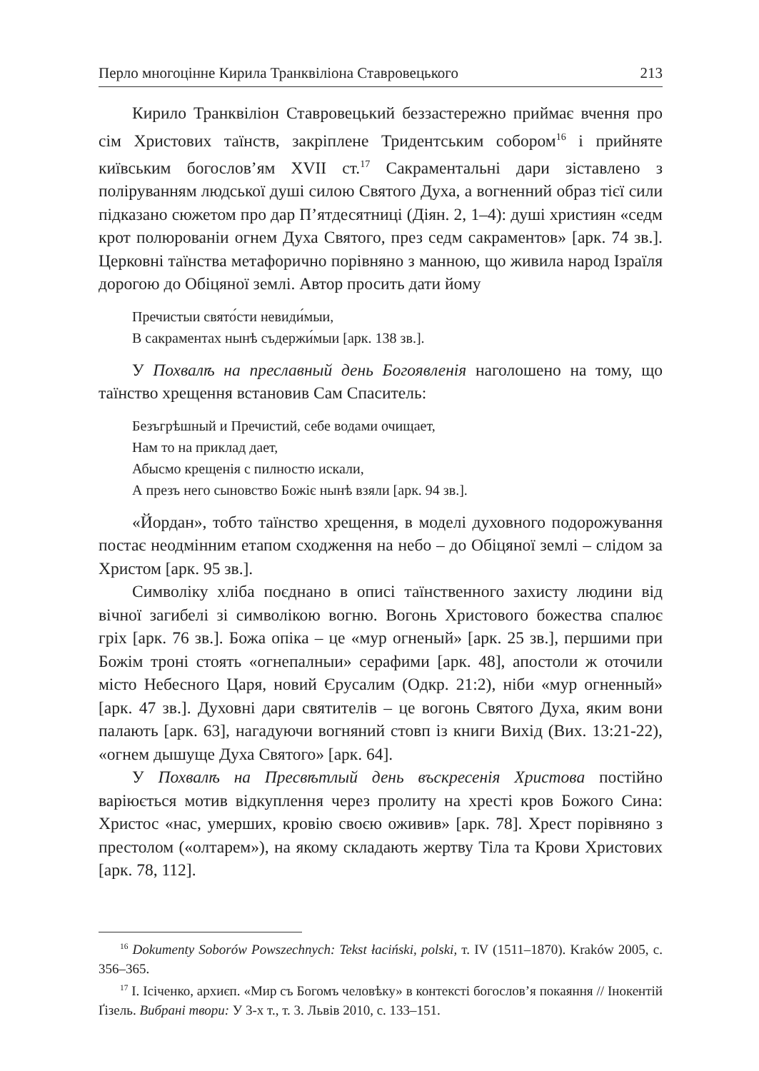Перло многоцінне Кирила Транквіліона Ставровецького 213
Кирило Транквіліон Ставровецький беззастережно приймає вчення про сім Христових таїнств, закріплене Тридентським собором<sup>16</sup> і прийняте київським богослов’ям XVII ст.<sup>17</sup> Сакраментальні дари зіставлено з поліруванням людської душі силою Святого Духа, а вогненний образ тієї сили підказано сюжетом про дар П’ятдесятниці (Діян. 2, 1–4): душі християн «седм крот полюрованіи огнем Духа Святого, през седм сакраментов» [арк. 74 зв.]. Церковні таїнства метафорично порівняно з манною, що живила народ Ізраїля дорогою до Обіцяної землі. Автор просить дати йому
Пречистыи свято́сти невиди́мыи,
В сакраментах нынѣ съдержи́мыи [арк. 138 зв.].
У Похвалѣ на преславный день Богоявленія наголошено на тому, що таїнство хрещення встановив Сам Спаситель:
Безъгрѣшный и Пречистий, себе водами очищает,
Нам то на приклад дает,
Абысмо крещенія с пилностю искали,
А презъ него сыновство Божіє нынѣ взяли [арк. 94 зв.].
«Йордан», тобто таїнство хрещення, в моделі духовного подорожування постає неодмінним етапом сходження на небо – до Обіцяної землі – слідом за Христом [арк. 95 зв.].
Символіку хліба поєднано в описі таїнственного захисту людини від вічної загибелі зі символікою вогню. Вогонь Христового божества спалює гріх [арк. 76 зв.]. Божа опіка – це «мур огненый» [арк. 25 зв.], першими при Божім троні стоять «огнепалныи» серафими [арк. 48], апостоли ж оточили місто Небесного Царя, новий Єрусалим (Одкр. 21:2), ніби «мур огненный» [арк. 47 зв.]. Духовні дари святителів – це вогонь Святого Духа, яким вони палають [арк. 63], нагадуючи вогняний стовп із книги Вихід (Вих. 13:21-22), «огнем дышуще Духа Святого» [арк. 64].
У Похвалѣ на Пресвѣтлый день въскресенія Христова постійно варіюється мотив відкуплення через пролиту на хресті кров Божого Сина: Христос «нас, умерших, кровію своєю оживив» [арк. 78]. Хрест порівняно з престолом («олтарем»), на якому складають жертву Тіла та Крови Христових [арк. 78, 112].
<sup>16</sup> Dokumenty Soborów Powszechnych: Tekst łaciński, polski, т. IV (1511–1870). Kraków 2005, с. 356–365.
<sup>17</sup> І. Ісіченко, архиєп. «Мир съ Богомъ человѣку» в контексті богослов’я покаяння // Інокентій Ґізель. Вибрані твори: У 3-х т., т. 3. Львів 2010, с. 133–151.